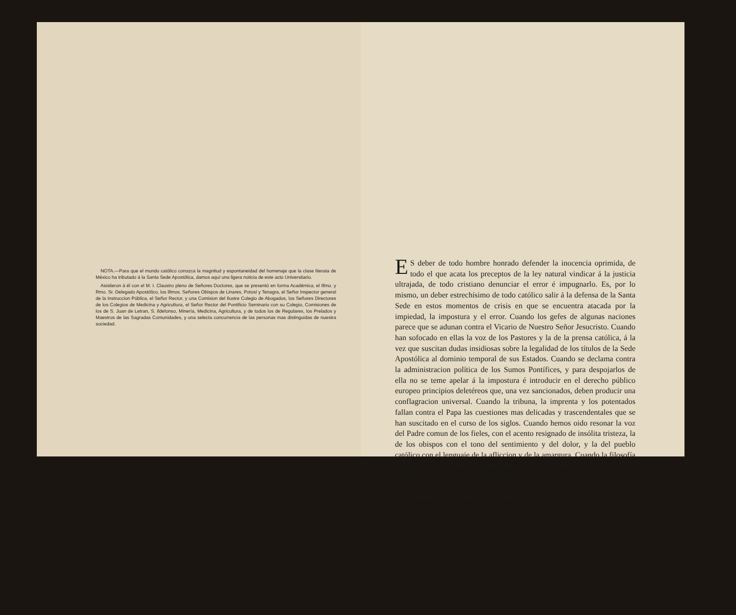NOTA.—Para que el mundo católico conozca la magnitud y espontaneidad del homenaje que la clase literata de México ha tributado á la Santa Sede Apostólica, damos aquí una ligera noticia de este acto Universitario.
Asistieron á él con el M. I. Claustro pleno de Señores Doctores, que se presentó en forma Académica, el Illmo. y Rmo. Sr. Delegado Apostólico, los Illmos. Señores Obispos de Linares, Potosí y Tenagra, el Señor Inspector general de la Instruccion Pública, el Señor Rector, y una Comision del Ilustre Colegio de Abogados, los Señores Directores de los Colegios de Medicina y Agricultura, el Señor Rector del Pontificio Seminario con su Colegio, Comisiones de los de S. Juan de Letran, S. Ildefonso, Minería, Medicina, Agricultura, y de todos los de Regulares, los Prelados y Maestros de las Sagradas Comunidades, y una selecta concurrencia de las personas mas distinguidas de nuestra sociedad.
ES deber de todo hombre honrado defender la inocencia oprimida, de todo el que acata los preceptos de la ley natural vindicar á la justicia ultrajada, de todo cristiano denunciar el error é impugnarlo. Es, por lo mismo, un deber estrechísimo de todo católico salir á la defensa de la Santa Sede en estos momentos de crisis en que se encuentra atacada por la impiedad, la impostura y el error. Cuando los gefes de algunas naciones parece que se adunan contra el Vicario de Nuestro Señor Jesucristo. Cuando han sofocado en ellas la voz de los Pastores y la de la prensa católica, á la vez que suscitan dudas insidiosas sobre la legalidad de los títulos de la Sede Apostólica al dominio temporal de sus Estados. Cuando se declama contra la administracion política de los Sumos Pontífices, y para despojarlos de ella no se teme apelar á la impostura é introducir en el derecho público europeo principios deletéreos que, una vez sancionados, deben producir una conflagracion universal. Cuando la tribuna, la imprenta y los potentados fallan contra el Papa las cuestiones mas delicadas y trascendentales que se han suscitado en el curso de los siglos. Cuando hemos oido resonar la voz del Padre comun de los fieles, con el acento resignado de insólita tristeza, la de los obispos con el tono del sentimiento y del dolor, y la del pueblo católico con el lenguaje de la afliccion y de la amargura. Cuando la filosofía del siglo grita: “Cualquiera que hable en favor del Papa, es enemigo de la libertad, de las luces y del progreso,” la Nacional y Pontificia Universidad de México, reputa la neutralidad como crímen, y el silencio como cobardía en el momento de la prueba. Persuadidos los in-